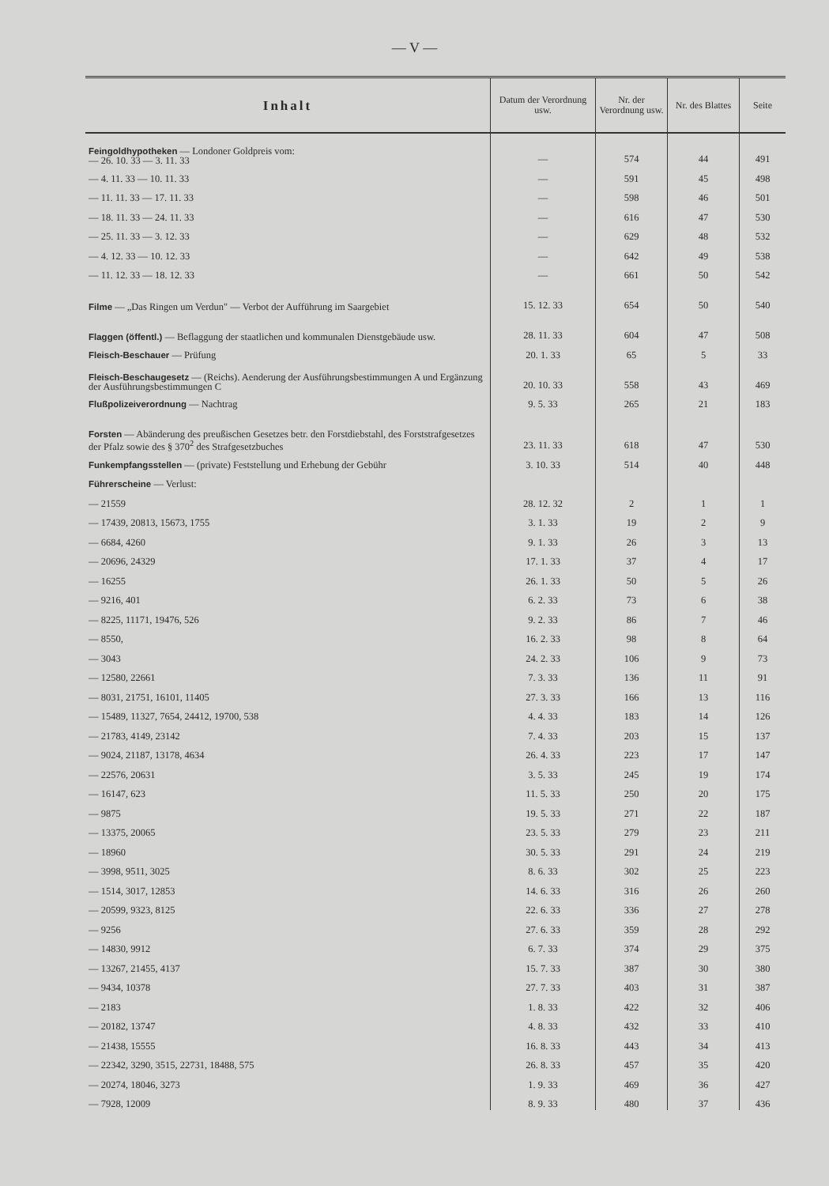— V —
| Inhalt | Datum der Verordnung usw. | Nr. der Verordnung usw. | Nr. des Blattes | Seite |
| --- | --- | --- | --- | --- |
| Feingoldhypotheken — Londoner Goldpreis vom: — 26. 10. 33 — 3. 11. 33 | — | 574 | 44 | 491 |
| — 4. 11. 33 — 10. 11. 33 | — | 591 | 45 | 498 |
| — 11. 11. 33 — 17. 11. 33 | — | 598 | 46 | 501 |
| — 18. 11. 33 — 24. 11. 33 | — | 616 | 47 | 530 |
| — 25. 11. 33 — 3. 12. 33 | — | 629 | 48 | 532 |
| — 4. 12. 33 — 10. 12. 33 | — | 642 | 49 | 538 |
| — 11. 12. 33 — 18. 12. 33 | — | 661 | 50 | 542 |
| Filme — „Das Ringen um Verdun" — Verbot der Aufführung im Saargebiet | 15. 12. 33 | 654 | 50 | 540 |
| Flaggen (öffentl.) — Beflaggung der staatlichen und kommunalen Dienstgebäude usw. | 28. 11. 33 | 604 | 47 | 508 |
| Fleisch-Beschauer — Prüfung | 20. 1. 33 | 65 | 5 | 33 |
| Fleisch-Beschaugesetz — (Reichs). Aenderung der Ausführungsbestimmungen A und Ergänzung der Ausführungsbestimmungen C | 20. 10. 33 | 558 | 43 | 469 |
| Flußpolizeiverordnung — Nachtrag | 9. 5. 33 | 265 | 21 | 183 |
| Forsten — Abänderung des preußischen Gesetzes betr. den Forstdiebstahl, des Forststrafgesetzes der Pfalz sowie des § 370<sup>2</sup> des Strafgesetzbuches | 23. 11. 33 | 618 | 47 | 530 |
| Funkempfangsstellen — (private) Feststellung und Erhebung der Gebühr | 3. 10. 33 | 514 | 40 | 448 |
| Führerscheine — Verlust: | | | | |
| — 21559 | 28. 12. 32 | 2 | 1 | 1 |
| — 17439, 20813, 15673, 1755 | 3. 1. 33 | 19 | 2 | 9 |
| — 6684, 4260 | 9. 1. 33 | 26 | 3 | 13 |
| — 20696, 24329 | 17. 1. 33 | 37 | 4 | 17 |
| — 16255 | 26. 1. 33 | 50 | 5 | 26 |
| — 9216, 401 | 6. 2. 33 | 73 | 6 | 38 |
| — 8225, 11171, 19476, 526 | 9. 2. 33 | 86 | 7 | 46 |
| — 8550, | 16. 2. 33 | 98 | 8 | 64 |
| — 3043 | 24. 2. 33 | 106 | 9 | 73 |
| — 12580, 22661 | 7. 3. 33 | 136 | 11 | 91 |
| — 8031, 21751, 16101, 11405 | 27. 3. 33 | 166 | 13 | 116 |
| — 15489, 11327, 7654, 24412, 19700, 538 | 4. 4. 33 | 183 | 14 | 126 |
| — 21783, 4149, 23142 | 7. 4. 33 | 203 | 15 | 137 |
| — 9024, 21187, 13178, 4634 | 26. 4. 33 | 223 | 17 | 147 |
| — 22576, 20631 | 3. 5. 33 | 245 | 19 | 174 |
| — 16147, 623 | 11. 5. 33 | 250 | 20 | 175 |
| — 9875 | 19. 5. 33 | 271 | 22 | 187 |
| — 13375, 20065 | 23. 5. 33 | 279 | 23 | 211 |
| — 18960 | 30. 5. 33 | 291 | 24 | 219 |
| — 3998, 9511, 3025 | 8. 6. 33 | 302 | 25 | 223 |
| — 1514, 3017, 12853 | 14. 6. 33 | 316 | 26 | 260 |
| — 20599, 9323, 8125 | 22. 6. 33 | 336 | 27 | 278 |
| — 9256 | 27. 6. 33 | 359 | 28 | 292 |
| — 14830, 9912 | 6. 7. 33 | 374 | 29 | 375 |
| — 13267, 21455, 4137 | 15. 7. 33 | 387 | 30 | 380 |
| — 9434, 10378 | 27. 7. 33 | 403 | 31 | 387 |
| — 2183 | 1. 8. 33 | 422 | 32 | 406 |
| — 20182, 13747 | 4. 8. 33 | 432 | 33 | 410 |
| — 21438, 15555 | 16. 8. 33 | 443 | 34 | 413 |
| — 22342, 3290, 3515, 22731, 18488, 575 | 26. 8. 33 | 457 | 35 | 420 |
| — 20274, 18046, 3273 | 1. 9. 33 | 469 | 36 | 427 |
| — 7928, 12009 | 8. 9. 33 | 480 | 37 | 436 |